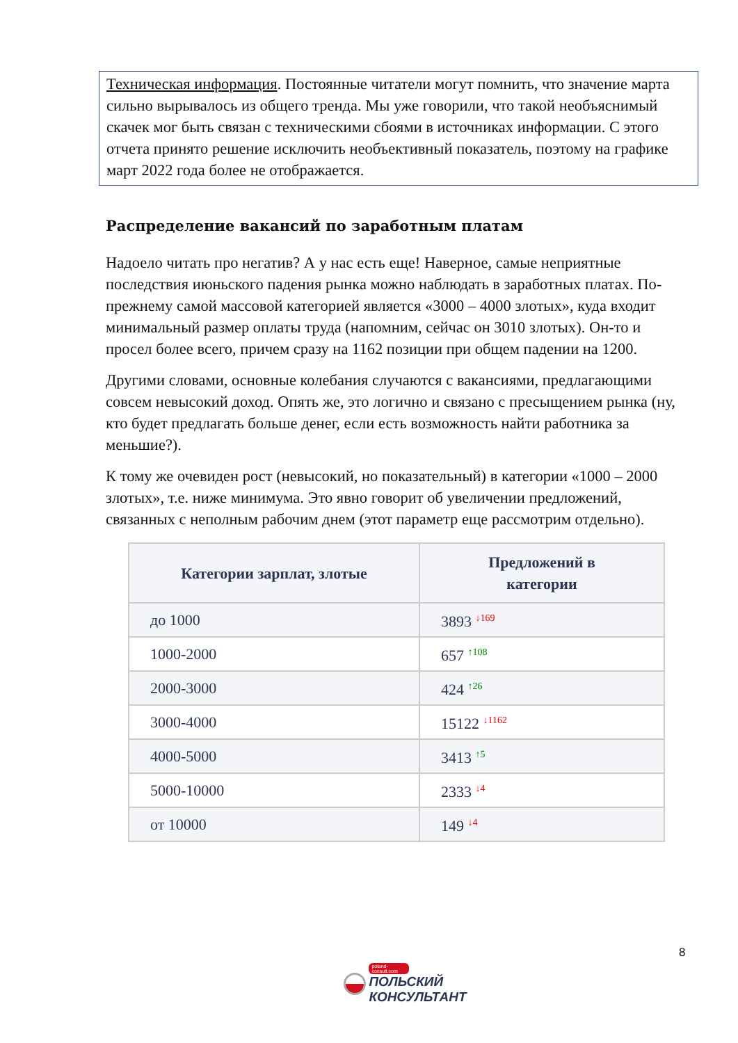Техническая информация. Постоянные читатели могут помнить, что значение марта сильно вырывалось из общего тренда. Мы уже говорили, что такой необъяснимый скачек мог быть связан с техническими сбоями в источниках информации. С этого отчета принято решение исключить необъективный показатель, поэтому на графике март 2022 года более не отображается.
Распределение вакансий по заработным платам
Надоело читать про негатив? А у нас есть еще! Наверное, самые неприятные последствия июньского падения рынка можно наблюдать в заработных платах. По-прежнему самой массовой категорией является «3000 – 4000 злотых», куда входит минимальный размер оплаты труда (напомним, сейчас он 3010 злотых). Он-то и просел более всего, причем сразу на 1162 позиции при общем падении на 1200.
Другими словами, основные колебания случаются с вакансиями, предлагающими совсем невысокий доход. Опять же, это логично и связано с пресыщением рынка (ну, кто будет предлагать больше денег, если есть возможность найти работника за меньшие?).
К тому же очевиден рост (невысокий, но показательный) в категории «1000 – 2000 злотых», т.е. ниже минимума. Это явно говорит об увеличении предложений, связанных с неполным рабочим днем (этот параметр еще рассмотрим отдельно).
| Категории зарплат, злотые | Предложений в категории |
| --- | --- |
| до 1000 | 3893 ↓169 |
| 1000-2000 | 657 ↑108 |
| 2000-3000 | 424 ↑26 |
| 3000-4000 | 15122 ↓1162 |
| 4000-5000 | 3413 ↑5 |
| 5000-10000 | 2333 ↓4 |
| от 10000 | 149 ↓4 |
8
poland-consult.com
ПОЛЬСКИЙ
КОНСУЛЬТАНТ